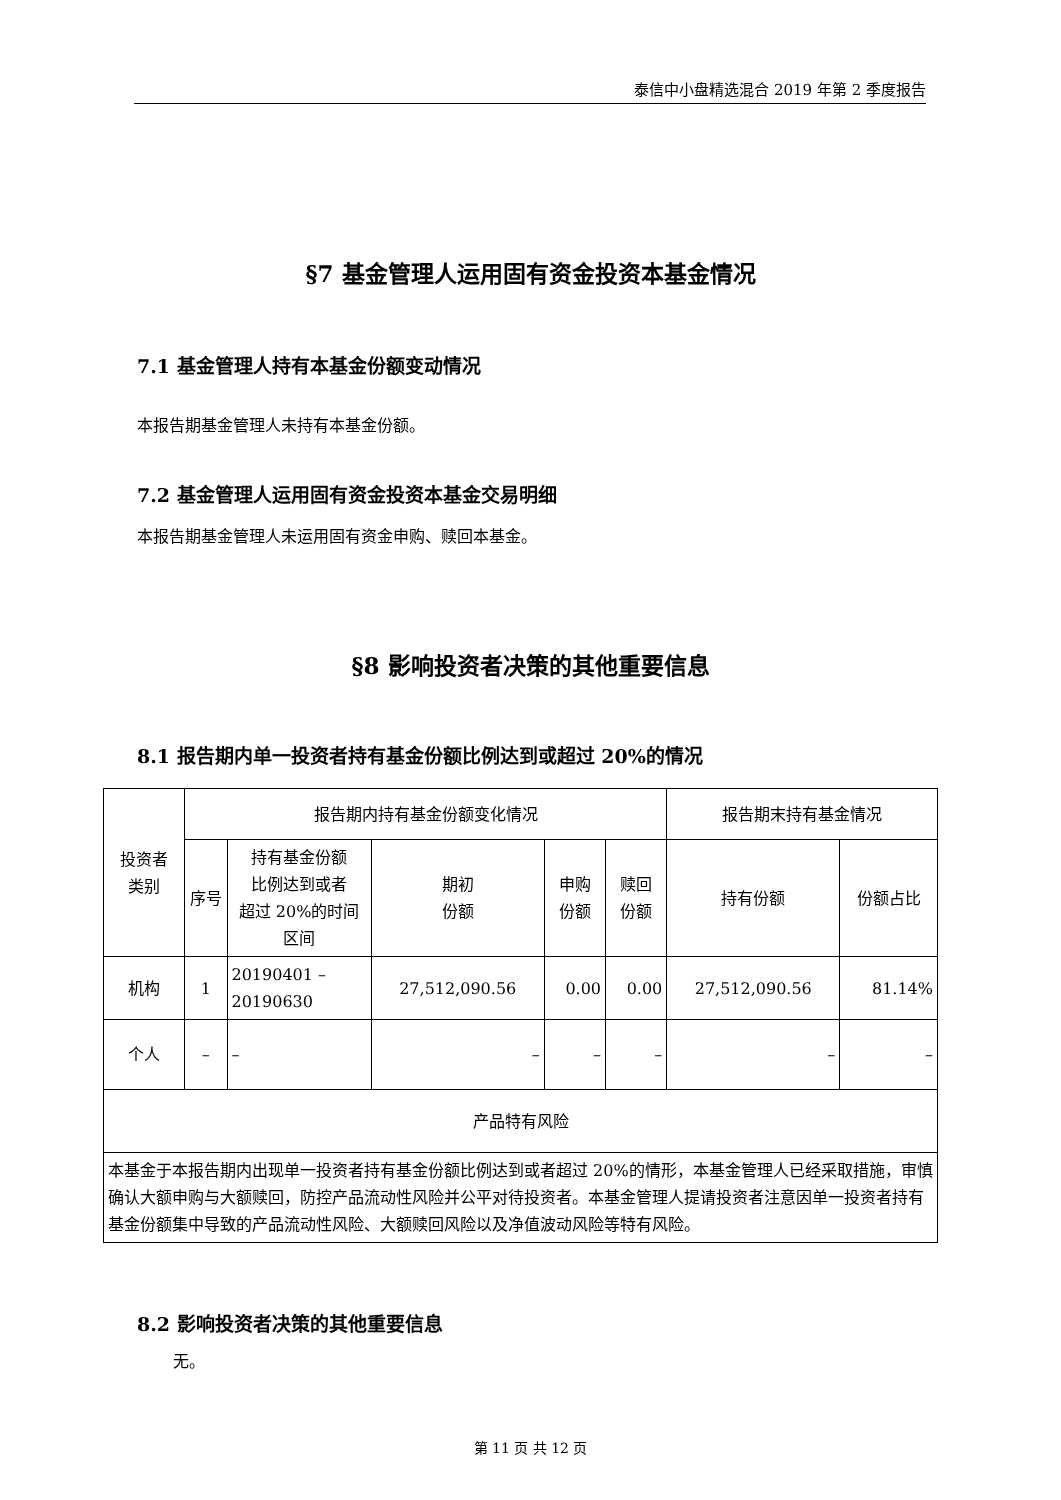泰信中小盘精选混合 2019 年第 2 季度报告
§7 基金管理人运用固有资金投资本基金情况
7.1 基金管理人持有本基金份额变动情况
本报告期基金管理人未持有本基金份额。
7.2 基金管理人运用固有资金投资本基金交易明细
本报告期基金管理人未运用固有资金申购、赎回本基金。
§8 影响投资者决策的其他重要信息
8.1 报告期内单一投资者持有基金份额比例达到或超过 20%的情况
| 投资者 类别 | 报告期内持有基金份额变化情况 | | | | | 报告期末持有基金情况 | |
| --- | --- | --- | --- | --- | --- | --- | --- |
| | 序号 | 持有基金份额 比例达到或者 超过 20%的时间 区间 | 期初 份额 | 申购 份额 | 赎回 份额 | 持有份额 | 份额占比 |
| 机构 | 1 | 20190401 – 20190630 | 27,512,090.56 | 0.00 | 0.00 | 27,512,090.56 | 81.14% |
| 个人 | – | – | – | – | – | – | – |
| 产品特有风险 | | | | | | | |
| 本基金于本报告期内出现单一投资者持有基金份额比例达到或者超过 20%的情形，本基金管理人已经采取措施，审慎确认大额申购与大额赎回，防控产品流动性风险并公平对待投资者。本基金管理人提请投资者注意因单一投资者持有基金份额集中导致的产品流动性风险、大额赎回风险以及净值波动风险等特有风险。 | | | | | | | |
8.2 影响投资者决策的其他重要信息
无。
第 11 页 共 12 页